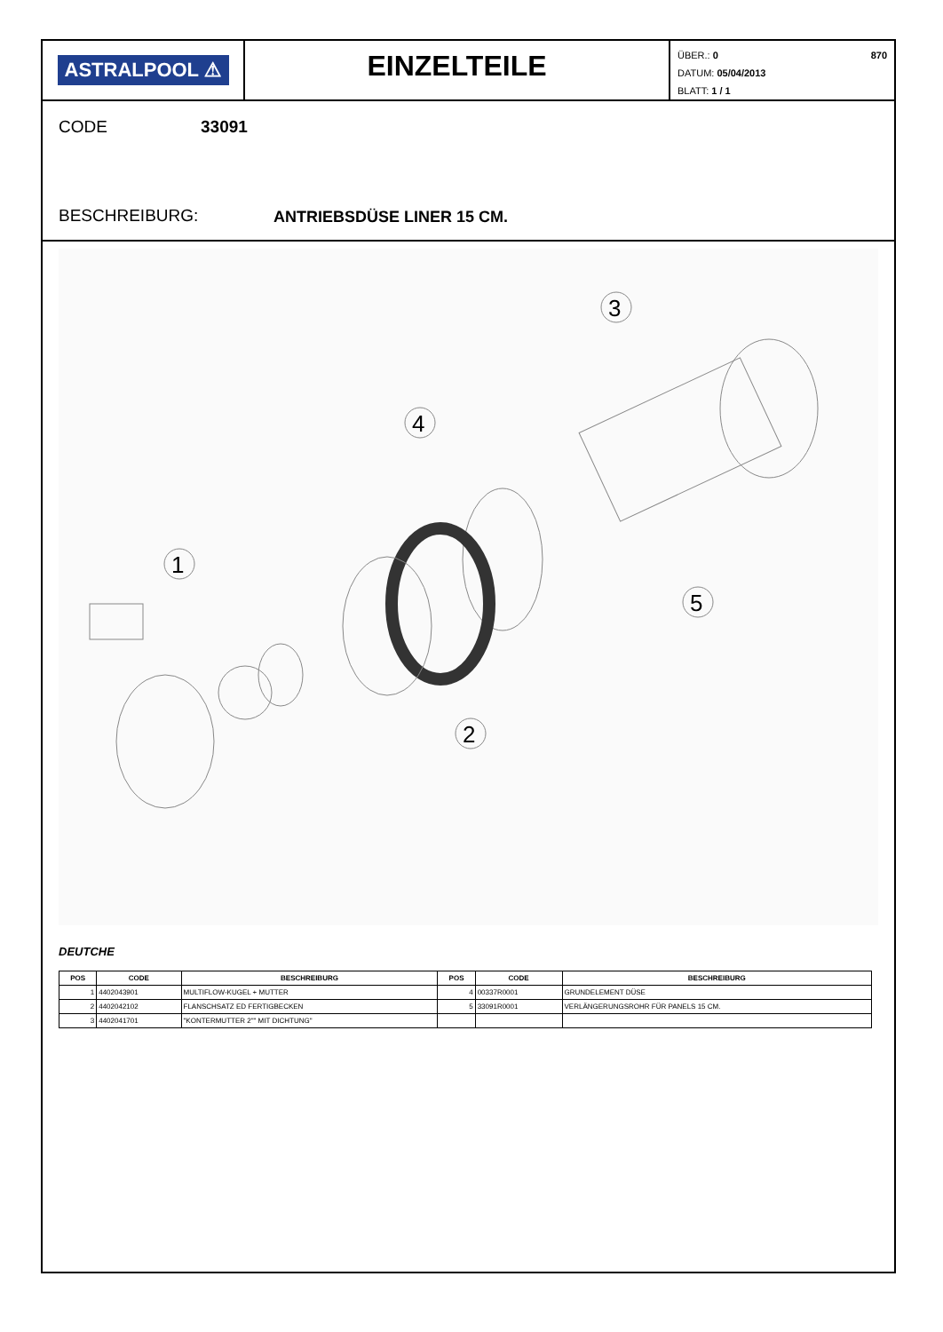ASTRALPOOL ⚠
EINZELTEILE
ÜBER.: 0 870
DATUM: 05/04/2013
BLATT: 1 / 1
CODE 33091
BESCHREIBURG: ANTRIEBSDÜSE LINER 15 CM.
3
4
1
5
2
DEUTCHE
| POS | CODE | BESCHREIBURG | POS | CODE | BESCHREIBURG |
| --- | --- | --- | --- | --- | --- |
| 1 | 4402043901 | MULTIFLOW-KUGEL + MUTTER | 4 | 00337R0001 | GRUNDELEMENT DÜSE |
| 2 | 4402042102 | FLANSCHSATZ ED FERTIGBECKEN | 5 | 33091R0001 | VERLÄNGERUNGSROHR FÜR PANELS 15 CM. |
| 3 | 4402041701 | "KONTERMUTTER 2"" MIT DICHTUNG" | | | |